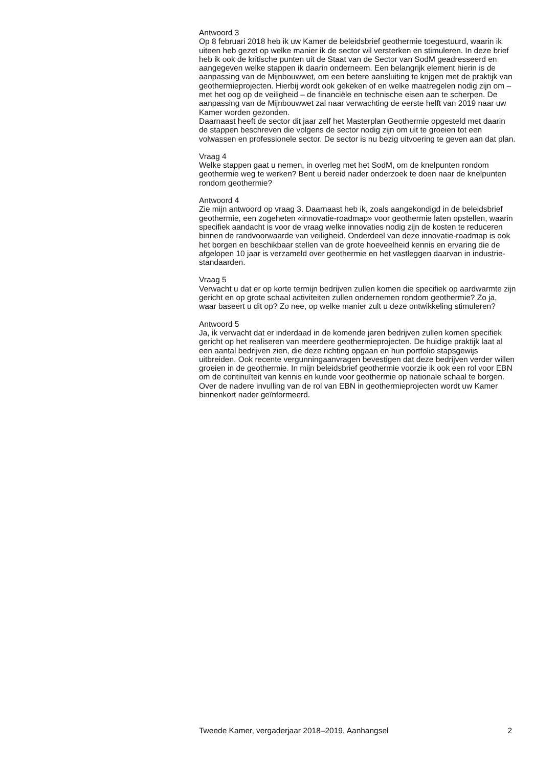Antwoord 3
Op 8 februari 2018 heb ik uw Kamer de beleidsbrief geothermie toegestuurd, waarin ik uiteen heb gezet op welke manier ik de sector wil versterken en stimuleren. In deze brief heb ik ook de kritische punten uit de Staat van de Sector van SodM geadresseerd en aangegeven welke stappen ik daarin onderneem. Een belangrijk element hierin is de aanpassing van de Mijnbouwwet, om een betere aansluiting te krijgen met de praktijk van geothermieprojecten. Hierbij wordt ook gekeken of en welke maatregelen nodig zijn om – met het oog op de veiligheid – de financiële en technische eisen aan te scherpen. De aanpassing van de Mijnbouwwet zal naar verwachting de eerste helft van 2019 naar uw Kamer worden gezonden.
Daarnaast heeft de sector dit jaar zelf het Masterplan Geothermie opgesteld met daarin de stappen beschreven die volgens de sector nodig zijn om uit te groeien tot een volwassen en professionele sector. De sector is nu bezig uitvoering te geven aan dat plan.
Vraag 4
Welke stappen gaat u nemen, in overleg met het SodM, om de knelpunten rondom geothermie weg te werken? Bent u bereid nader onderzoek te doen naar de knelpunten rondom geothermie?
Antwoord 4
Zie mijn antwoord op vraag 3. Daarnaast heb ik, zoals aangekondigd in de beleidsbrief geothermie, een zogeheten «innovatie-roadmap» voor geothermie laten opstellen, waarin specifiek aandacht is voor de vraag welke innovaties nodig zijn de kosten te reduceren binnen de randvoorwaarde van veiligheid. Onderdeel van deze innovatie-roadmap is ook het borgen en beschikbaar stellen van de grote hoeveelheid kennis en ervaring die de afgelopen 10 jaar is verzameld over geothermie en het vastleggen daarvan in industrie-standaarden.
Vraag 5
Verwacht u dat er op korte termijn bedrijven zullen komen die specifiek op aardwarmte zijn gericht en op grote schaal activiteiten zullen ondernemen rondom geothermie? Zo ja, waar baseert u dit op? Zo nee, op welke manier zult u deze ontwikkeling stimuleren?
Antwoord 5
Ja, ik verwacht dat er inderdaad in de komende jaren bedrijven zullen komen specifiek gericht op het realiseren van meerdere geothermieprojecten. De huidige praktijk laat al een aantal bedrijven zien, die deze richting opgaan en hun portfolio stapsgewijs uitbreiden. Ook recente vergunningaanvragen bevestigen dat deze bedrijven verder willen groeien in de geothermie. In mijn beleidsbrief geothermie voorzie ik ook een rol voor EBN om de continuïteit van kennis en kunde voor geothermie op nationale schaal te borgen. Over de nadere invulling van de rol van EBN in geothermieprojecten wordt uw Kamer binnenkort nader geïnformeerd.
Tweede Kamer, vergaderjaar 2018–2019, Aanhangsel 2